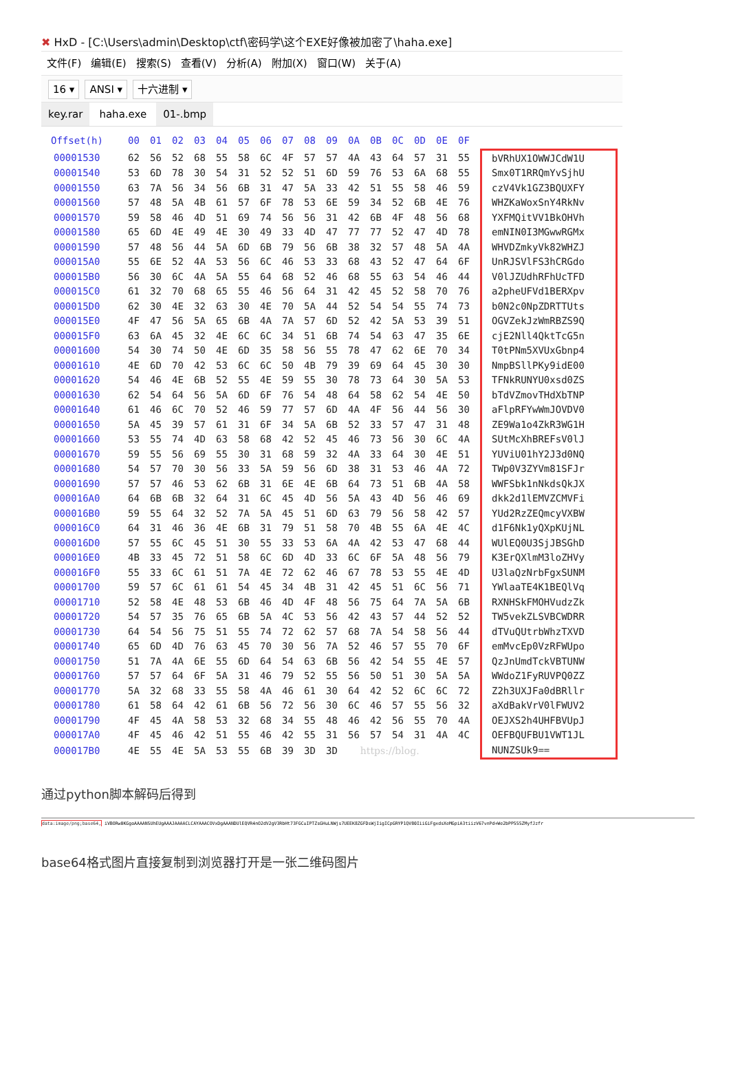✖ HxD - [C:\Users\admin\Desktop\ctf\密码学\这个EXE好像被加密了\haha.exe]
文件(F) 编辑(E) 搜索(S) 查看(V) 分析(A) 附加(X) 窗口(W) 关于(A)
16 ▾ ANSI ▾ 十六进制 ▾
key.rar haha.exe 01-.bmp
| Offset(h) | 00 | 01 | 02 | 03 | 04 | 05 | 06 | 07 | 08 | 09 | 0A | 0B | 0C | 0D | 0E | 0F | |
| --- | --- | --- | --- | --- | --- | --- | --- | --- | --- | --- | --- | --- | --- | --- | --- | --- | --- |
| 00001530 | 62 | 56 | 52 | 68 | 55 | 58 | 6C | 4F | 57 | 57 | 4A | 43 | 64 | 57 | 31 | 55 | bVRhUX1OWWJCdW1U |
| 00001540 | 53 | 6D | 78 | 30 | 54 | 31 | 52 | 52 | 51 | 6D | 59 | 76 | 53 | 6A | 68 | 55 | Smx0T1RRQmYvSjhU |
| 00001550 | 63 | 7A | 56 | 34 | 56 | 6B | 31 | 47 | 5A | 33 | 42 | 51 | 55 | 58 | 46 | 59 | czV4Vk1GZ3BQUXFY |
| 00001560 | 57 | 48 | 5A | 4B | 61 | 57 | 6F | 78 | 53 | 6E | 59 | 34 | 52 | 6B | 4E | 76 | WHZKaWoxSnY4RkNv |
| 00001570 | 59 | 58 | 46 | 4D | 51 | 69 | 74 | 56 | 56 | 31 | 42 | 6B | 4F | 48 | 56 | 68 | YXFMQitVV1BkOHVh |
| 00001580 | 65 | 6D | 4E | 49 | 4E | 30 | 49 | 33 | 4D | 47 | 77 | 77 | 52 | 47 | 4D | 78 | emNIN0I3MGwwRGMx |
| 00001590 | 57 | 48 | 56 | 44 | 5A | 6D | 6B | 79 | 56 | 6B | 38 | 32 | 57 | 48 | 5A | 4A | WHVDZmkyVk82WHZJ |
| 000015A0 | 55 | 6E | 52 | 4A | 53 | 56 | 6C | 46 | 53 | 33 | 68 | 43 | 52 | 47 | 64 | 6F | UnRJSVlFS3hCRGdo |
| 000015B0 | 56 | 30 | 6C | 4A | 5A | 55 | 64 | 68 | 52 | 46 | 68 | 55 | 63 | 54 | 46 | 44 | V0lJZUdhRFhUcTFD |
| 000015C0 | 61 | 32 | 70 | 68 | 65 | 55 | 46 | 56 | 64 | 31 | 42 | 45 | 52 | 58 | 70 | 76 | a2pheUFVd1BERXpv |
| 000015D0 | 62 | 30 | 4E | 32 | 63 | 30 | 4E | 70 | 5A | 44 | 52 | 54 | 54 | 55 | 74 | 73 | b0N2c0NpZDRTTUts |
| 000015E0 | 4F | 47 | 56 | 5A | 65 | 6B | 4A | 7A | 57 | 6D | 52 | 42 | 5A | 53 | 39 | 51 | OGVZekJzWmRBZS9Q |
| 000015F0 | 63 | 6A | 45 | 32 | 4E | 6C | 6C | 34 | 51 | 6B | 74 | 54 | 63 | 47 | 35 | 6E | cjE2Nll4QktTcG5n |
| 00001600 | 54 | 30 | 74 | 50 | 4E | 6D | 35 | 58 | 56 | 55 | 78 | 47 | 62 | 6E | 70 | 34 | T0tPNm5XVUxGbnp4 |
| 00001610 | 4E | 6D | 70 | 42 | 53 | 6C | 6C | 50 | 4B | 79 | 39 | 69 | 64 | 45 | 30 | 30 | NmpBSllPKy9idE00 |
| 00001620 | 54 | 46 | 4E | 6B | 52 | 55 | 4E | 59 | 55 | 30 | 78 | 73 | 64 | 30 | 5A | 53 | TFNkRUNYU0xsd0ZS |
| 00001630 | 62 | 54 | 64 | 56 | 5A | 6D | 6F | 76 | 54 | 48 | 64 | 58 | 62 | 54 | 4E | 50 | bTdVZmovTHdXbTNP |
| 00001640 | 61 | 46 | 6C | 70 | 52 | 46 | 59 | 77 | 57 | 6D | 4A | 4F | 56 | 44 | 56 | 30 | aFlpRFYwWmJOVDV0 |
| 00001650 | 5A | 45 | 39 | 57 | 61 | 31 | 6F | 34 | 5A | 6B | 52 | 33 | 57 | 47 | 31 | 48 | ZE9Wa1o4ZkR3WG1H |
| 00001660 | 53 | 55 | 74 | 4D | 63 | 58 | 68 | 42 | 52 | 45 | 46 | 73 | 56 | 30 | 6C | 4A | SUtMcXhBREFsV0lJ |
| 00001670 | 59 | 55 | 56 | 69 | 55 | 30 | 31 | 68 | 59 | 32 | 4A | 33 | 64 | 30 | 4E | 51 | YUViU01hY2J3d0NQ |
| 00001680 | 54 | 57 | 70 | 30 | 56 | 33 | 5A | 59 | 56 | 6D | 38 | 31 | 53 | 46 | 4A | 72 | TWp0V3ZYVm81SFJr |
| 00001690 | 57 | 57 | 46 | 53 | 62 | 6B | 31 | 6E | 4E | 6B | 64 | 73 | 51 | 6B | 4A | 58 | WWFSbk1nNkdsQkJX |
| 000016A0 | 64 | 6B | 6B | 32 | 64 | 31 | 6C | 45 | 4D | 56 | 5A | 43 | 4D | 56 | 46 | 69 | dkk2d1lEMVZCMVFi |
| 000016B0 | 59 | 55 | 64 | 32 | 52 | 7A | 5A | 45 | 51 | 6D | 63 | 79 | 56 | 58 | 42 | 57 | YUd2RzZEQmcyVXBW |
| 000016C0 | 64 | 31 | 46 | 36 | 4E | 6B | 31 | 79 | 51 | 58 | 70 | 4B | 55 | 6A | 4E | 4C | d1F6Nk1yQXpKUjNL |
| 000016D0 | 57 | 55 | 6C | 45 | 51 | 30 | 55 | 33 | 53 | 6A | 4A | 42 | 53 | 47 | 68 | 44 | WUlEQ0U3SjJBSGhD |
| 000016E0 | 4B | 33 | 45 | 72 | 51 | 58 | 6C | 6D | 4D | 33 | 6C | 6F | 5A | 48 | 56 | 79 | K3ErQXlmM3loZHVy |
| 000016F0 | 55 | 33 | 6C | 61 | 51 | 7A | 4E | 72 | 62 | 46 | 67 | 78 | 53 | 55 | 4E | 4D | U3laQzNrbFgxSUNM |
| 00001700 | 59 | 57 | 6C | 61 | 61 | 54 | 45 | 34 | 4B | 31 | 42 | 45 | 51 | 6C | 56 | 71 | YWlaaTE4K1BEQlVq |
| 00001710 | 52 | 58 | 4E | 48 | 53 | 6B | 46 | 4D | 4F | 48 | 56 | 75 | 64 | 7A | 5A | 6B | RXNHSkFMOHVudzZk |
| 00001720 | 54 | 57 | 35 | 76 | 65 | 6B | 5A | 4C | 53 | 56 | 42 | 43 | 57 | 44 | 52 | 52 | TW5vekZLSVBCWDRR |
| 00001730 | 64 | 54 | 56 | 75 | 51 | 55 | 74 | 72 | 62 | 57 | 68 | 7A | 54 | 58 | 56 | 44 | dTVuQUtrbWhzTXVD |
| 00001740 | 65 | 6D | 4D | 76 | 63 | 45 | 70 | 30 | 56 | 7A | 52 | 46 | 57 | 55 | 70 | 6F | emMvcEp0VzRFWUpo |
| 00001750 | 51 | 7A | 4A | 6E | 55 | 6D | 64 | 54 | 63 | 6B | 56 | 42 | 54 | 55 | 4E | 57 | QzJnUmdTckVBTUNW |
| 00001760 | 57 | 57 | 64 | 6F | 5A | 31 | 46 | 79 | 52 | 55 | 56 | 50 | 51 | 30 | 5A | 5A | WWdoZ1FyRUVPQ0ZZ |
| 00001770 | 5A | 32 | 68 | 33 | 55 | 58 | 4A | 46 | 61 | 30 | 64 | 42 | 52 | 6C | 6C | 72 | Z2h3UXJFa0dBRllr |
| 00001780 | 61 | 58 | 64 | 42 | 61 | 6B | 56 | 72 | 56 | 30 | 6C | 46 | 57 | 55 | 56 | 32 | aXdBakVrV0lFWUV2 |
| 00001790 | 4F | 45 | 4A | 58 | 53 | 32 | 68 | 34 | 55 | 48 | 46 | 42 | 56 | 55 | 70 | 4A | OEJXS2h4UHFBVUpJ |
| 000017A0 | 4F | 45 | 46 | 42 | 51 | 55 | 46 | 42 | 55 | 31 | 56 | 57 | 54 | 31 | 4A | 4C | OEFBQUFBU1VWT1JL |
| 000017B0 | 4E | 55 | 4E | 5A | 53 | 55 | 6B | 39 | 3D | 3D | https://blog. | | | | | | NUNZSUk9== |
通过python脚本解码后得到
data:image/png;base64, iVBORw0KGgoAAAANSUhEUgAAAJAAAACLCAYAAACOVxDgAAANDUlEQVR4nO2dV2gV3RbHt73FGCuIPTZsGHuLNWjs7UEEK8ZGFDsWjIigICpGRYP1QV80IiiGiFgxdsXeMGpiA3tiizV67vnPd+We2bPP555ZMyfJzfr
base64格式图片直接复制到浏览器打开是一张二维码图片